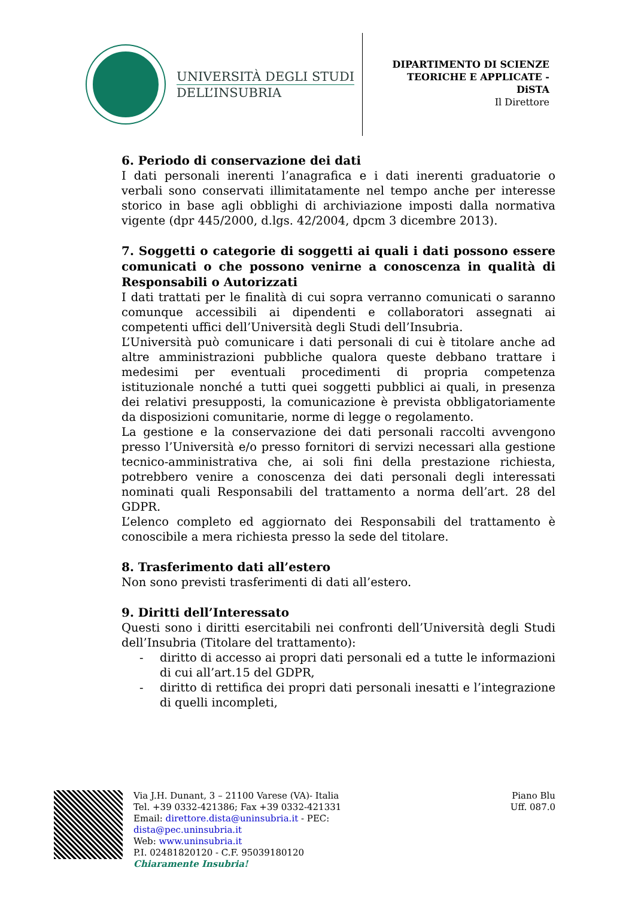UNIVERSITÀ DEGLI STUDI
DELL’INSUBRIA
DIPARTIMENTO DI SCIENZE
TEORICHE E APPLICATE -
DiSTA
Il Direttore
6. Periodo di conservazione dei dati
I dati personali inerenti l’anagrafica e i dati inerenti graduatorie o verbali sono conservati illimitatamente nel tempo anche per interesse storico in base agli obblighi di archiviazione imposti dalla normativa vigente (dpr 445/2000, d.lgs. 42/2004, dpcm 3 dicembre 2013).
7. Soggetti o categorie di soggetti ai quali i dati possono essere comunicati o che possono venirne a conoscenza in qualità di Responsabili o Autorizzati
I dati trattati per le finalità di cui sopra verranno comunicati o saranno comunque accessibili ai dipendenti e collaboratori assegnati ai competenti uffici dell’Università degli Studi dell’Insubria.
L’Università può comunicare i dati personali di cui è titolare anche ad altre amministrazioni pubbliche qualora queste debbano trattare i medesimi per eventuali procedimenti di propria competenza istituzionale nonché a tutti quei soggetti pubblici ai quali, in presenza dei relativi presupposti, la comunicazione è prevista obbligatoriamente da disposizioni comunitarie, norme di legge o regolamento.
La gestione e la conservazione dei dati personali raccolti avvengono presso l’Università e/o presso fornitori di servizi necessari alla gestione tecnico-amministrativa che, ai soli fini della prestazione richiesta, potrebbero venire a conoscenza dei dati personali degli interessati nominati quali Responsabili del trattamento a norma dell’art. 28 del GDPR.
L’elenco completo ed aggiornato dei Responsabili del trattamento è conoscibile a mera richiesta presso la sede del titolare.
8. Trasferimento dati all’estero
Non sono previsti trasferimenti di dati all’estero.
9. Diritti dell’Interessato
Questi sono i diritti esercitabili nei confronti dell’Università degli Studi dell’Insubria (Titolare del trattamento):
- diritto di accesso ai propri dati personali ed a tutte le informazioni di cui all’art.15 del GDPR,
- diritto di rettifica dei propri dati personali inesatti e l’integrazione di quelli incompleti,
Via J.H. Dunant, 3 – 21100 Varese (VA)- Italia
Tel. +39 0332-421386; Fax +39 0332-421331
Email: direttore.dista@uninsubria.it - PEC:
dista@pec.uninsubria.it
Web: www.uninsubria.it
P.I. 02481820120 - C.F. 95039180120
Chiaramente Insubria!
Piano Blu
Uff. 087.0